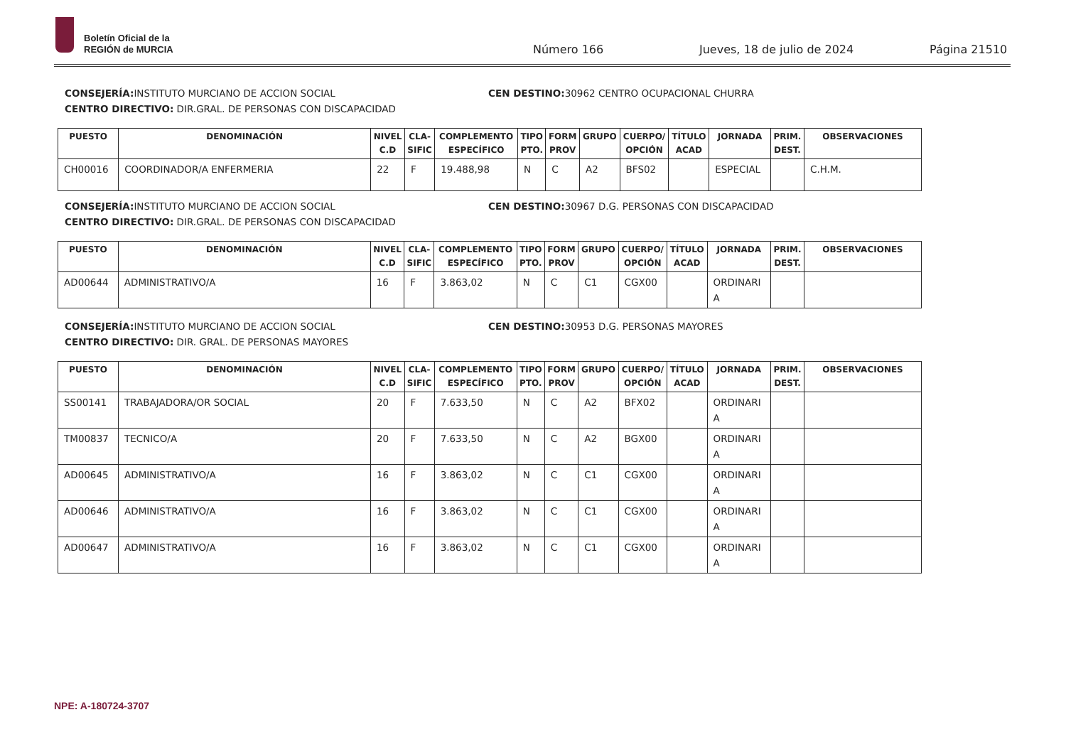Boletín Oficial de la
REGIÓN de MURCIA
Número 166 Jueves, 18 de julio de 2024 Página 21510
CONSEJERÍA: INSTITUTO MURCIANO DE ACCION SOCIAL
CENTRO DIRECTIVO: DIR.GRAL. DE PERSONAS CON DISCAPACIDAD
CEN DESTINO: 30962 CENTRO OCUPACIONAL CHURRA
| PUESTO | DENOMINACIÓN | NIVEL C.D | CLA- SIFIC | COMPLEMENTO ESPECÍFICO | TIPO PTO. | FORM PROV | GRUPO | CUERPO/ OPCIÓN | TÍTULO ACAD | JORNADA | PRIM. DEST. | OBSERVACIONES |
| --- | --- | --- | --- | --- | --- | --- | --- | --- | --- | --- | --- | --- |
| CH00016 | COORDINADOR/A ENFERMERIA | 22 | F | 19.488,98 | N | C | A2 | BFS02 | | ESPECIAL | | C.H.M. |
CONSEJERÍA: INSTITUTO MURCIANO DE ACCION SOCIAL
CENTRO DIRECTIVO: DIR.GRAL. DE PERSONAS CON DISCAPACIDAD
CEN DESTINO: 30967 D.G. PERSONAS CON DISCAPACIDAD
| PUESTO | DENOMINACIÓN | NIVEL C.D | CLA- SIFIC | COMPLEMENTO ESPECÍFICO | TIPO PTO. | FORM PROV | GRUPO | CUERPO/ OPCIÓN | TÍTULO ACAD | JORNADA | PRIM. DEST. | OBSERVACIONES |
| --- | --- | --- | --- | --- | --- | --- | --- | --- | --- | --- | --- | --- |
| AD00644 | ADMINISTRATIVO/A | 16 | F | 3.863,02 | N | C | C1 | CGX00 | | ORDINARI A | | |
CONSEJERÍA: INSTITUTO MURCIANO DE ACCION SOCIAL
CENTRO DIRECTIVO: DIR. GRAL. DE PERSONAS MAYORES
CEN DESTINO: 30953 D.G. PERSONAS MAYORES
| PUESTO | DENOMINACIÓN | NIVEL C.D | CLA- SIFIC | COMPLEMENTO ESPECÍFICO | TIPO PTO. | FORM PROV | GRUPO | CUERPO/ OPCIÓN | TÍTULO ACAD | JORNADA | PRIM. DEST. | OBSERVACIONES |
| --- | --- | --- | --- | --- | --- | --- | --- | --- | --- | --- | --- | --- |
| SS00141 | TRABAJADORA/OR SOCIAL | 20 | F | 7.633,50 | N | C | A2 | BFX02 | | ORDINARI A | | |
| TM00837 | TECNICO/A | 20 | F | 7.633,50 | N | C | A2 | BGX00 | | ORDINARI A | | |
| AD00645 | ADMINISTRATIVO/A | 16 | F | 3.863,02 | N | C | C1 | CGX00 | | ORDINARI A | | |
| AD00646 | ADMINISTRATIVO/A | 16 | F | 3.863,02 | N | C | C1 | CGX00 | | ORDINARI A | | |
| AD00647 | ADMINISTRATIVO/A | 16 | F | 3.863,02 | N | C | C1 | CGX00 | | ORDINARI A | | |
NPE: A-180724-3707